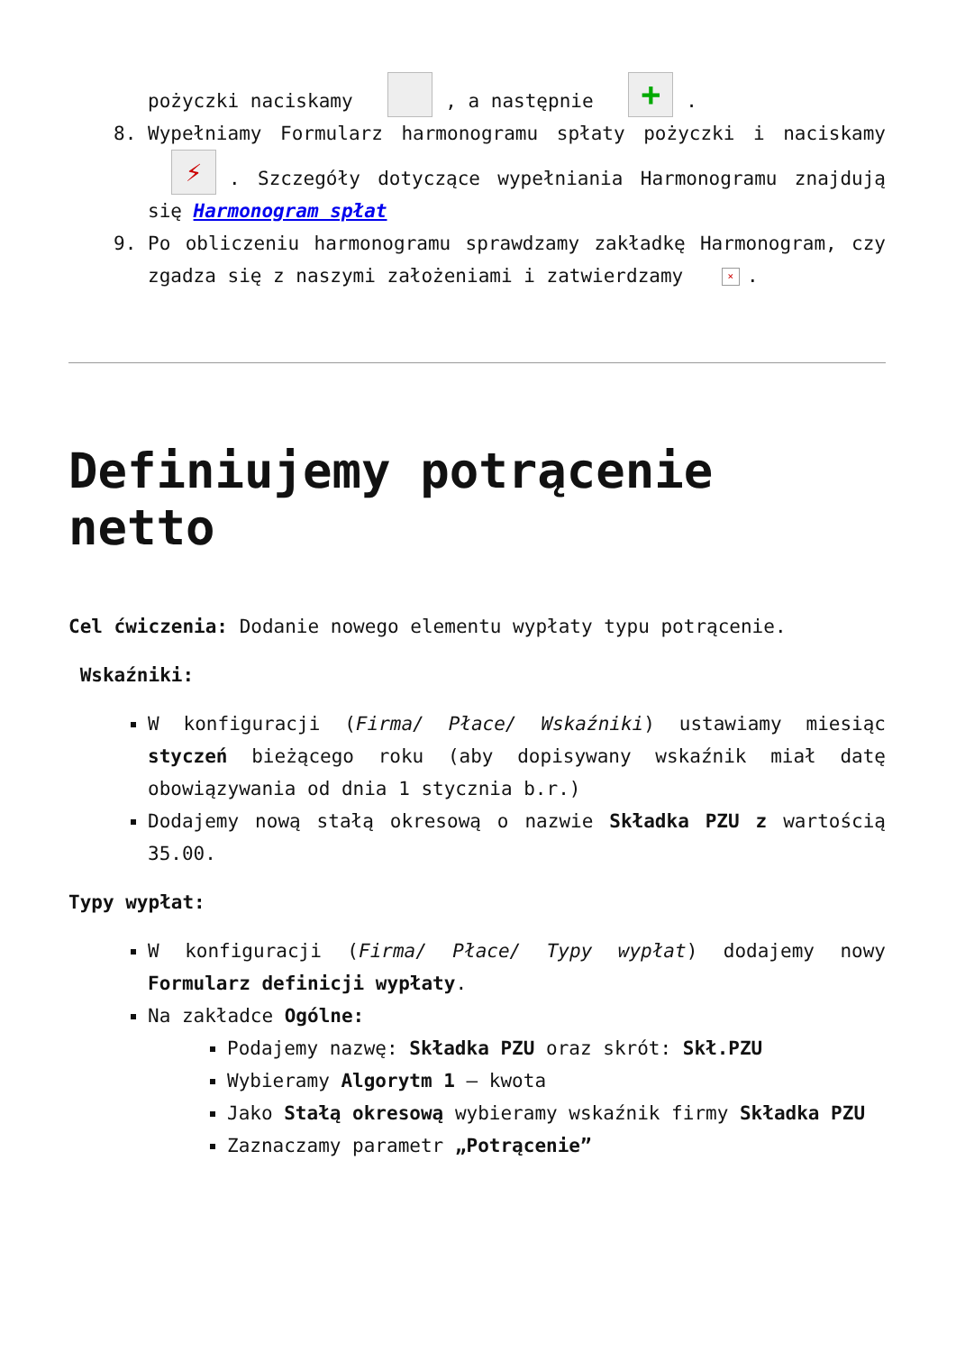pożyczki naciskamy , a następnie +.
8. Wypełniamy Formularz harmonogramu spłaty pożyczki i naciskamy ⚡. Szczegóły dotyczące wypełniania Harmonogramu znajdują się Harmonogram spłat
9. Po obliczeniu harmonogramu sprawdzamy zakładkę Harmonogram, czy zgadza się z naszymi założeniami i zatwierdzamy ×.
Definiujemy potrącenie netto
Cel ćwiczenia: Dodanie nowego elementu wypłaty typu potrącenie.
Wskaźniki:
W konfiguracji (Firma/ Płace/ Wskaźniki) ustawiamy miesiąc styczeń bieżącego roku (aby dopisywany wskaźnik miał datę obowiązywania od dnia 1 stycznia b.r.)
Dodajemy nową stałą okresową o nazwie Składka PZU z wartością 35.00.
Typy wypłat:
W konfiguracji (Firma/ Płace/ Typy wypłat) dodajemy nowy Formularz definicji wypłaty.
Na zakładce Ogólne:
Podajemy nazwę: Składka PZU oraz skrót: Skł.PZU
Wybieramy Algorytm 1 – kwota
Jako Stałą okresową wybieramy wskaźnik firmy Składka PZU
Zaznaczamy parametr „Potrącenie”